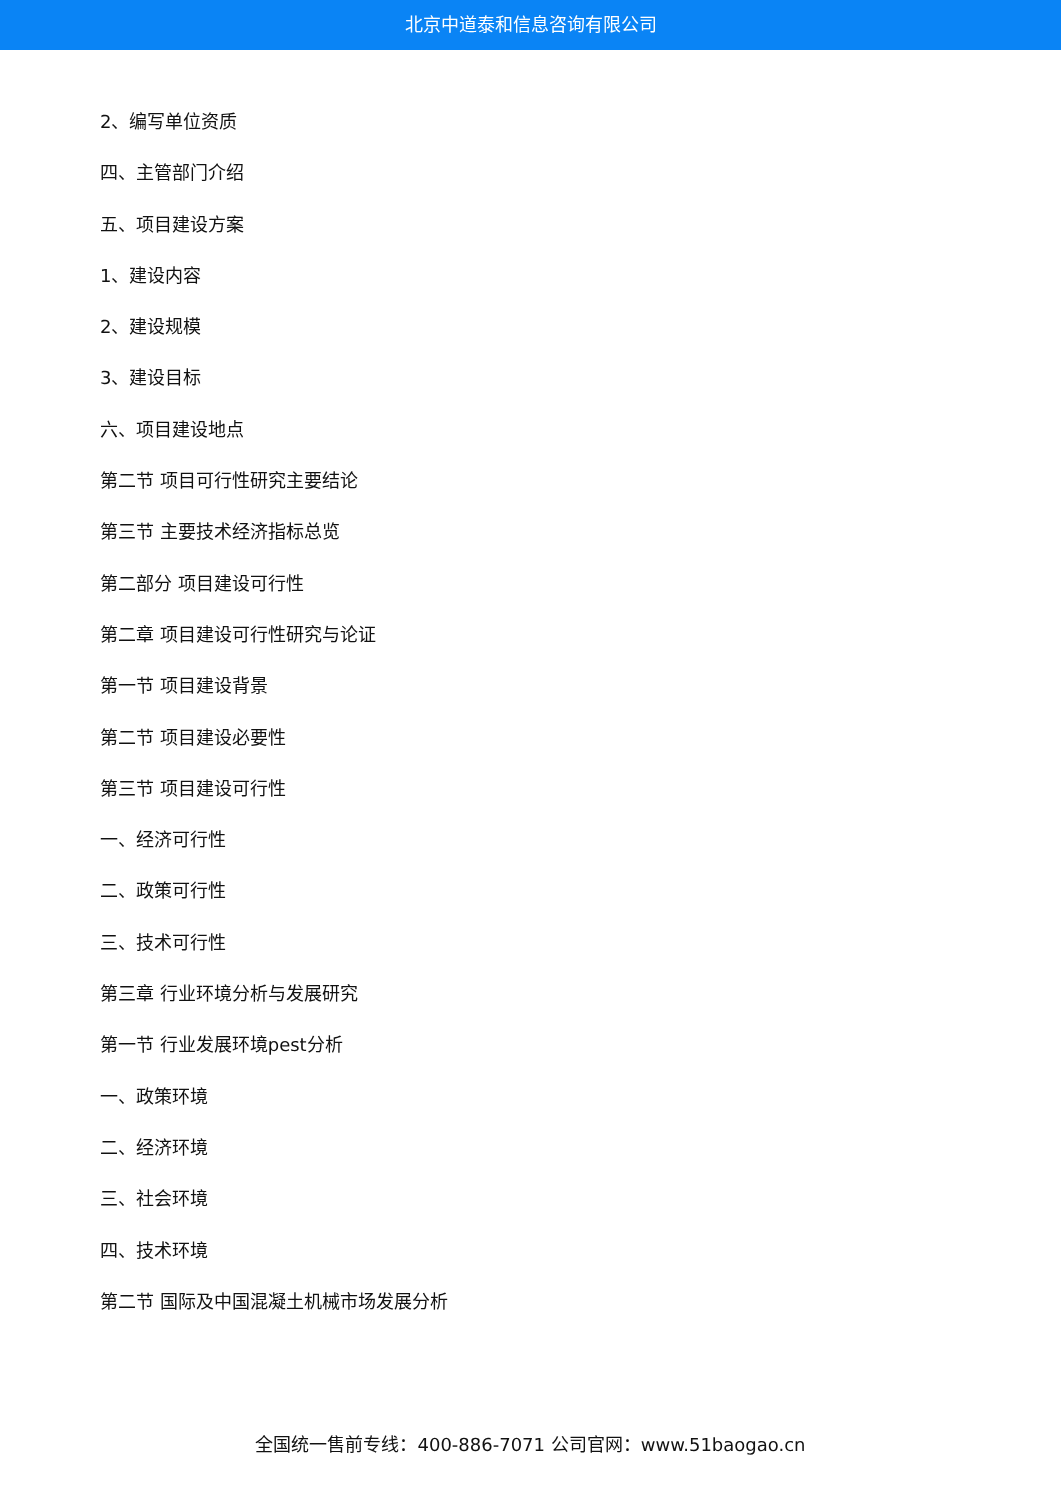北京中道泰和信息咨询有限公司
2、编写单位资质
四、主管部门介绍
五、项目建设方案
1、建设内容
2、建设规模
3、建设目标
六、项目建设地点
第二节 项目可行性研究主要结论
第三节 主要技术经济指标总览
第二部分 项目建设可行性
第二章 项目建设可行性研究与论证
第一节 项目建设背景
第二节 项目建设必要性
第三节 项目建设可行性
一、经济可行性
二、政策可行性
三、技术可行性
第三章 行业环境分析与发展研究
第一节 行业发展环境pest分析
一、政策环境
二、经济环境
三、社会环境
四、技术环境
第二节 国际及中国混凝土机械市场发展分析
全国统一售前专线：400-886-7071 公司官网：www.51baogao.cn